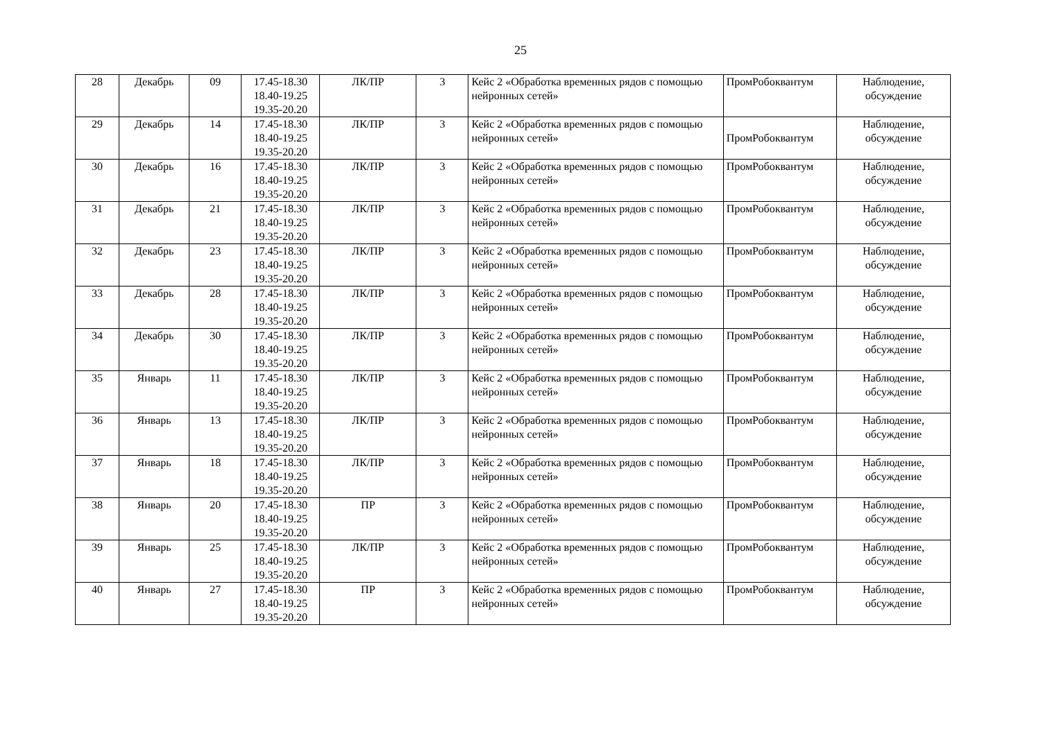25
| 28 | Декабрь | 09 | 17.45-18.30 18.40-19.25 19.35-20.20 | ЛК/ПР | 3 | Кейс 2 «Обработка временных рядов с помощью нейронных сетей» | ПромРобоквантум | Наблюдение, обсуждение |
| 29 | Декабрь | 14 | 17.45-18.30 18.40-19.25 19.35-20.20 | ЛК/ПР | 3 | Кейс 2 «Обработка временных рядов с помощью нейронных сетей» | ПромРобоквантум | Наблюдение, обсуждение |
| 30 | Декабрь | 16 | 17.45-18.30 18.40-19.25 19.35-20.20 | ЛК/ПР | 3 | Кейс 2 «Обработка временных рядов с помощью нейронных сетей» | ПромРобоквантум | Наблюдение, обсуждение |
| 31 | Декабрь | 21 | 17.45-18.30 18.40-19.25 19.35-20.20 | ЛК/ПР | 3 | Кейс 2 «Обработка временных рядов с помощью нейронных сетей» | ПромРобоквантум | Наблюдение, обсуждение |
| 32 | Декабрь | 23 | 17.45-18.30 18.40-19.25 19.35-20.20 | ЛК/ПР | 3 | Кейс 2 «Обработка временных рядов с помощью нейронных сетей» | ПромРобоквантум | Наблюдение, обсуждение |
| 33 | Декабрь | 28 | 17.45-18.30 18.40-19.25 19.35-20.20 | ЛК/ПР | 3 | Кейс 2 «Обработка временных рядов с помощью нейронных сетей» | ПромРобоквантум | Наблюдение, обсуждение |
| 34 | Декабрь | 30 | 17.45-18.30 18.40-19.25 19.35-20.20 | ЛК/ПР | 3 | Кейс 2 «Обработка временных рядов с помощью нейронных сетей» | ПромРобоквантум | Наблюдение, обсуждение |
| 35 | Январь | 11 | 17.45-18.30 18.40-19.25 19.35-20.20 | ЛК/ПР | 3 | Кейс 2 «Обработка временных рядов с помощью нейронных сетей» | ПромРобоквантум | Наблюдение, обсуждение |
| 36 | Январь | 13 | 17.45-18.30 18.40-19.25 19.35-20.20 | ЛК/ПР | 3 | Кейс 2 «Обработка временных рядов с помощью нейронных сетей» | ПромРобоквантум | Наблюдение, обсуждение |
| 37 | Январь | 18 | 17.45-18.30 18.40-19.25 19.35-20.20 | ЛК/ПР | 3 | Кейс 2 «Обработка временных рядов с помощью нейронных сетей» | ПромРобоквантум | Наблюдение, обсуждение |
| 38 | Январь | 20 | 17.45-18.30 18.40-19.25 19.35-20.20 | ПР | 3 | Кейс 2 «Обработка временных рядов с помощью нейронных сетей» | ПромРобоквантум | Наблюдение, обсуждение |
| 39 | Январь | 25 | 17.45-18.30 18.40-19.25 19.35-20.20 | ЛК/ПР | 3 | Кейс 2 «Обработка временных рядов с помощью нейронных сетей» | ПромРобоквантум | Наблюдение, обсуждение |
| 40 | Январь | 27 | 17.45-18.30 18.40-19.25 19.35-20.20 | ПР | 3 | Кейс 2 «Обработка временных рядов с помощью нейронных сетей» | ПромРобоквантум | Наблюдение, обсуждение |